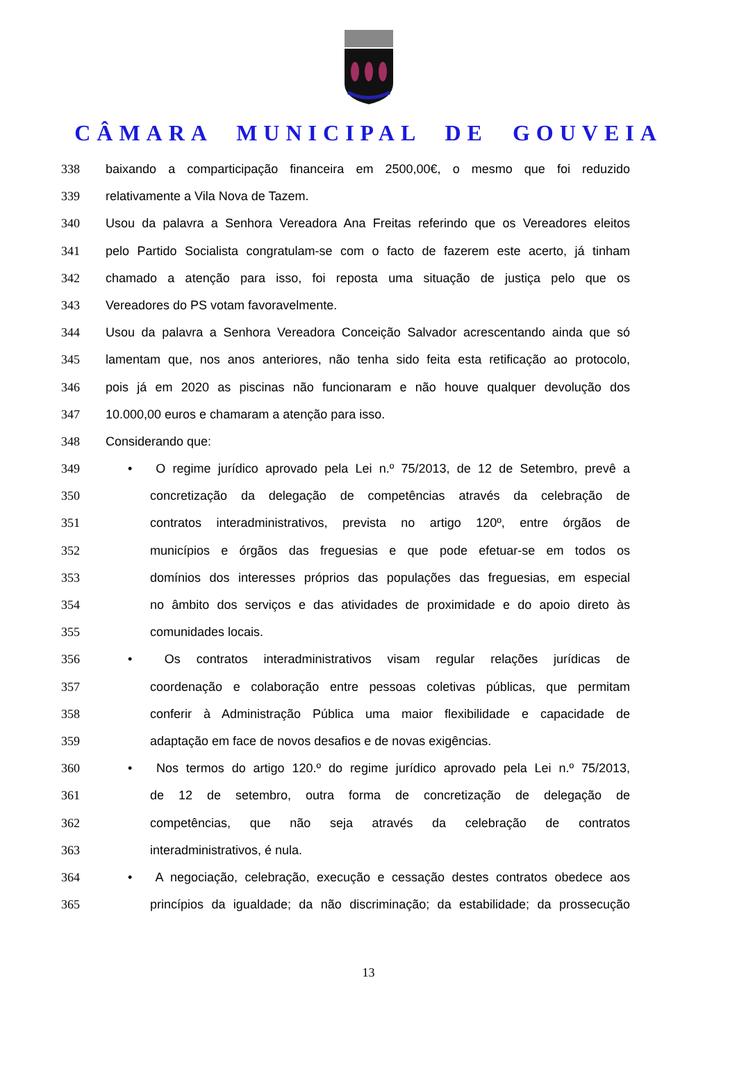CÂMARA MUNICIPAL DE GOUVEIA
338 baixando a comparticipação financeira em 2500,00€, o mesmo que foi reduzido
339 relativamente a Vila Nova de Tazem.
340 Usou da palavra a Senhora Vereadora Ana Freitas referindo que os Vereadores eleitos
341 pelo Partido Socialista congratulam-se com o facto de fazerem este acerto, já tinham
342 chamado a atenção para isso, foi reposta uma situação de justiça pelo que os
343 Vereadores do PS votam favoravelmente.
344 Usou da palavra a Senhora Vereadora Conceição Salvador acrescentando ainda que só
345 lamentam que, nos anos anteriores, não tenha sido feita esta retificação ao protocolo,
346 pois já em 2020 as piscinas não funcionaram e não houve qualquer devolução dos
347 10.000,00 euros e chamaram a atenção para isso.
348 Considerando que:
349 • O regime jurídico aprovado pela Lei n.º 75/2013, de 12 de Setembro, prevê a
350 concretização da delegação de competências através da celebração de
351 contratos interadministrativos, prevista no artigo 120º, entre órgãos de
352 municípios e órgãos das freguesias e que pode efetuar-se em todos os
353 domínios dos interesses próprios das populações das freguesias, em especial
354 no âmbito dos serviços e das atividades de proximidade e do apoio direto às
355 comunidades locais.
356 • Os contratos interadministrativos visam regular relações jurídicas de
357 coordenação e colaboração entre pessoas coletivas públicas, que permitam
358 conferir à Administração Pública uma maior flexibilidade e capacidade de
359 adaptação em face de novos desafios e de novas exigências.
360 • Nos termos do artigo 120.º do regime jurídico aprovado pela Lei n.º 75/2013,
361 de 12 de setembro, outra forma de concretização de delegação de
362 competências, que não seja através da celebração de contratos
363 interadministrativos, é nula.
364 • A negociação, celebração, execução e cessação destes contratos obedece aos
365 princípios da igualdade; da não discriminação; da estabilidade; da prossecução
13